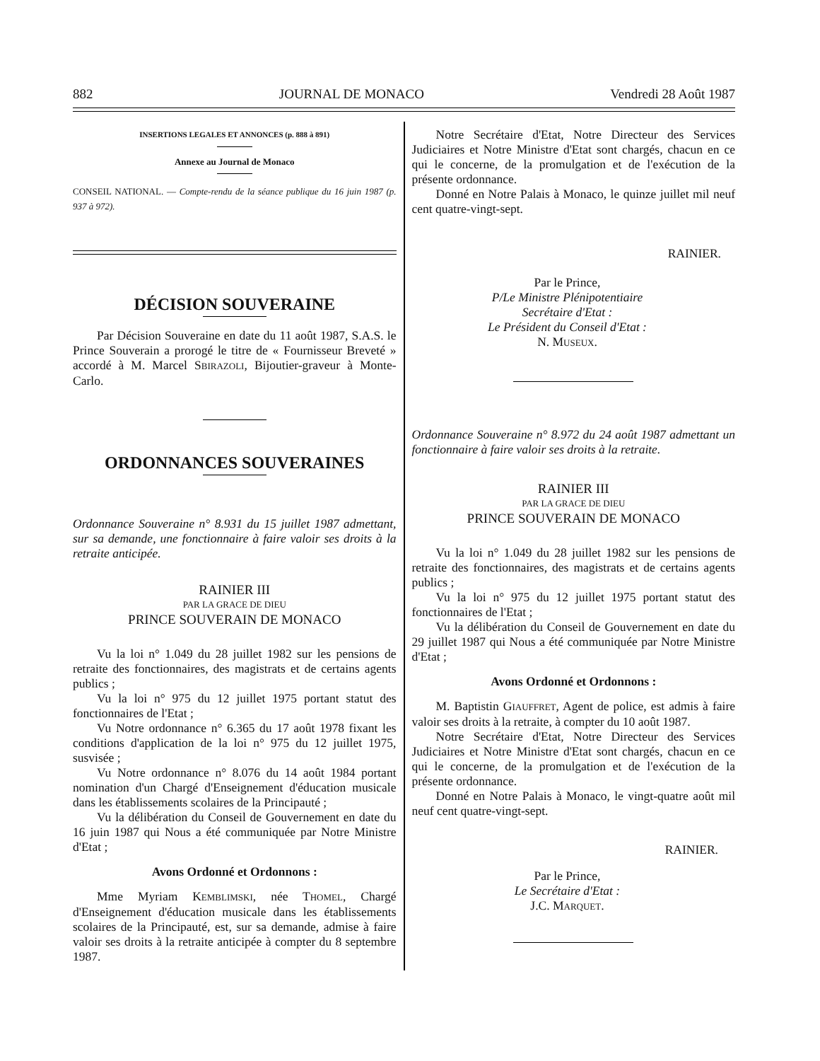882 JOURNAL DE MONACO Vendredi 28 Août 1987
INSERTIONS LEGALES ET ANNONCES (p. 888 à 891)
Annexe au Journal de Monaco
CONSEIL NATIONAL. — Compte-rendu de la séance publique du 16 juin 1987 (p. 937 à 972).
DÉCISION SOUVERAINE
Par Décision Souveraine en date du 11 août 1987, S.A.S. le Prince Souverain a prorogé le titre de « Fournisseur Breveté » accordé à M. Marcel SBIRAZOLI, Bijoutier-graveur à Monte-Carlo.
ORDONNANCES SOUVERAINES
Ordonnance Souveraine n° 8.931 du 15 juillet 1987 admettant, sur sa demande, une fonctionnaire à faire valoir ses droits à la retraite anticipée.
RAINIER III
PAR LA GRACE DE DIEU
PRINCE SOUVERAIN DE MONACO
Vu la loi n° 1.049 du 28 juillet 1982 sur les pensions de retraite des fonctionnaires, des magistrats et de certains agents publics ;
Vu la loi n° 975 du 12 juillet 1975 portant statut des fonctionnaires de l'Etat ;
Vu Notre ordonnance n° 6.365 du 17 août 1978 fixant les conditions d'application de la loi n° 975 du 12 juillet 1975, susvisée ;
Vu Notre ordonnance n° 8.076 du 14 août 1984 portant nomination d'un Chargé d'Enseignement d'éducation musicale dans les établissements scolaires de la Principauté ;
Vu la délibération du Conseil de Gouvernement en date du 16 juin 1987 qui Nous a été communiquée par Notre Ministre d'Etat ;
Avons Ordonné et Ordonnons :
Mme Myriam KEMBLIMSKI, née THOMEL, Chargé d'Enseignement d'éducation musicale dans les établissements scolaires de la Principauté, est, sur sa demande, admise à faire valoir ses droits à la retraite anticipée à compter du 8 septembre 1987.
Notre Secrétaire d'Etat, Notre Directeur des Services Judiciaires et Notre Ministre d'Etat sont chargés, chacun en ce qui le concerne, de la promulgation et de l'exécution de la présente ordonnance.
Donné en Notre Palais à Monaco, le quinze juillet mil neuf cent quatre-vingt-sept.
RAINIER.
Par le Prince,
P/Le Ministre Plénipotentiaire
Secrétaire d'Etat :
Le Président du Conseil d'Etat :
N. MUSEUX.
Ordonnance Souveraine n° 8.972 du 24 août 1987 admettant un fonctionnaire à faire valoir ses droits à la retraite.
RAINIER III
PAR LA GRACE DE DIEU
PRINCE SOUVERAIN DE MONACO
Vu la loi n° 1.049 du 28 juillet 1982 sur les pensions de retraite des fonctionnaires, des magistrats et de certains agents publics ;
Vu la loi n° 975 du 12 juillet 1975 portant statut des fonctionnaires de l'Etat ;
Vu la délibération du Conseil de Gouvernement en date du 29 juillet 1987 qui Nous a été communiquée par Notre Ministre d'Etat ;
Avons Ordonné et Ordonnons :
M. Baptistin GIAUFFRET, Agent de police, est admis à faire valoir ses droits à la retraite, à compter du 10 août 1987.
Notre Secrétaire d'Etat, Notre Directeur des Services Judiciaires et Notre Ministre d'Etat sont chargés, chacun en ce qui le concerne, de la promulgation et de l'exécution de la présente ordonnance.
Donné en Notre Palais à Monaco, le vingt-quatre août mil neuf cent quatre-vingt-sept.
RAINIER.
Par le Prince,
Le Secrétaire d'Etat :
J.C. MARQUET.